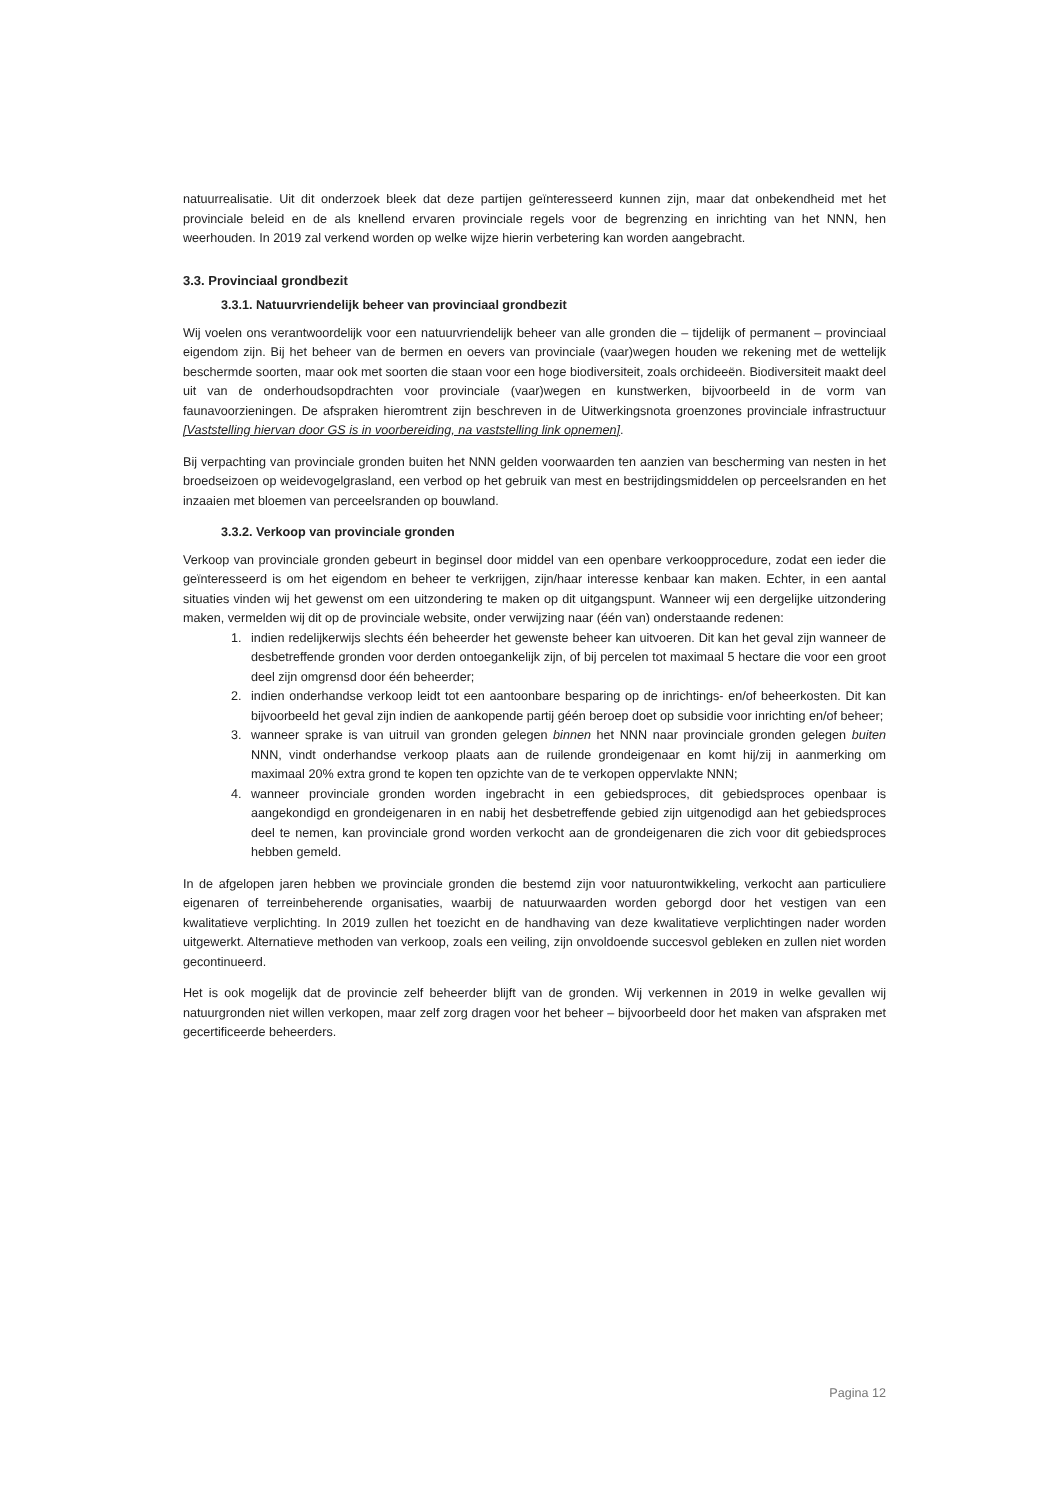natuurrealisatie. Uit dit onderzoek bleek dat deze partijen geïnteresseerd kunnen zijn, maar dat onbekendheid met het provinciale beleid en de als knellend ervaren provinciale regels voor de begrenzing en inrichting van het NNN, hen weerhouden. In 2019 zal verkend worden op welke wijze hierin verbetering kan worden aangebracht.
3.3. Provinciaal grondbezit
3.3.1. Natuurvriendelijk beheer van provinciaal grondbezit
Wij voelen ons verantwoordelijk voor een natuurvriendelijk beheer van alle gronden die – tijdelijk of permanent – provinciaal eigendom zijn. Bij het beheer van de bermen en oevers van provinciale (vaar)wegen houden we rekening met de wettelijk beschermde soorten, maar ook met soorten die staan voor een hoge biodiversiteit, zoals orchideeën. Biodiversiteit maakt deel uit van de onderhoudsopdrachten voor provinciale (vaar)wegen en kunstwerken, bijvoorbeeld in de vorm van faunavoorzieningen. De afspraken hieromtrent zijn beschreven in de Uitwerkingsnota groenzones provinciale infrastructuur [Vaststelling hiervan door GS is in voorbereiding, na vaststelling link opnemen].
Bij verpachting van provinciale gronden buiten het NNN gelden voorwaarden ten aanzien van bescherming van nesten in het broedseizoen op weidevogelgrasland, een verbod op het gebruik van mest en bestrijdingsmiddelen op perceelsranden en het inzaaien met bloemen van perceelsranden op bouwland.
3.3.2. Verkoop van provinciale gronden
Verkoop van provinciale gronden gebeurt in beginsel door middel van een openbare verkoopprocedure, zodat een ieder die geïnteresseerd is om het eigendom en beheer te verkrijgen, zijn/haar interesse kenbaar kan maken. Echter, in een aantal situaties vinden wij het gewenst om een uitzondering te maken op dit uitgangspunt. Wanneer wij een dergelijke uitzondering maken, vermelden wij dit op de provinciale website, onder verwijzing naar (één van) onderstaande redenen:
1. indien redelijkerwijs slechts één beheerder het gewenste beheer kan uitvoeren. Dit kan het geval zijn wanneer de desbetreffende gronden voor derden ontoegankelijk zijn, of bij percelen tot maximaal 5 hectare die voor een groot deel zijn omgrensd door één beheerder;
2. indien onderhandse verkoop leidt tot een aantoonbare besparing op de inrichtings- en/of beheerkosten. Dit kan bijvoorbeeld het geval zijn indien de aankopende partij géén beroep doet op subsidie voor inrichting en/of beheer;
3. wanneer sprake is van uitruil van gronden gelegen binnen het NNN naar provinciale gronden gelegen buiten NNN, vindt onderhandse verkoop plaats aan de ruilende grondeigenaar en komt hij/zij in aanmerking om maximaal 20% extra grond te kopen ten opzichte van de te verkopen oppervlakte NNN;
4. wanneer provinciale gronden worden ingebracht in een gebiedsproces, dit gebiedsproces openbaar is aangekondigd en grondeigenaren in en nabij het desbetreffende gebied zijn uitgenodigd aan het gebiedsproces deel te nemen, kan provinciale grond worden verkocht aan de grondeigenaren die zich voor dit gebiedsproces hebben gemeld.
In de afgelopen jaren hebben we provinciale gronden die bestemd zijn voor natuurontwikkeling, verkocht aan particuliere eigenaren of terreinbeherende organisaties, waarbij de natuurwaarden worden geborgd door het vestigen van een kwalitatieve verplichting. In 2019 zullen het toezicht en de handhaving van deze kwalitatieve verplichtingen nader worden uitgewerkt. Alternatieve methoden van verkoop, zoals een veiling, zijn onvoldoende succesvol gebleken en zullen niet worden gecontinueerd.
Het is ook mogelijk dat de provincie zelf beheerder blijft van de gronden. Wij verkennen in 2019 in welke gevallen wij natuurgronden niet willen verkopen, maar zelf zorg dragen voor het beheer – bijvoorbeeld door het maken van afspraken met gecertificeerde beheerders.
Pagina 12